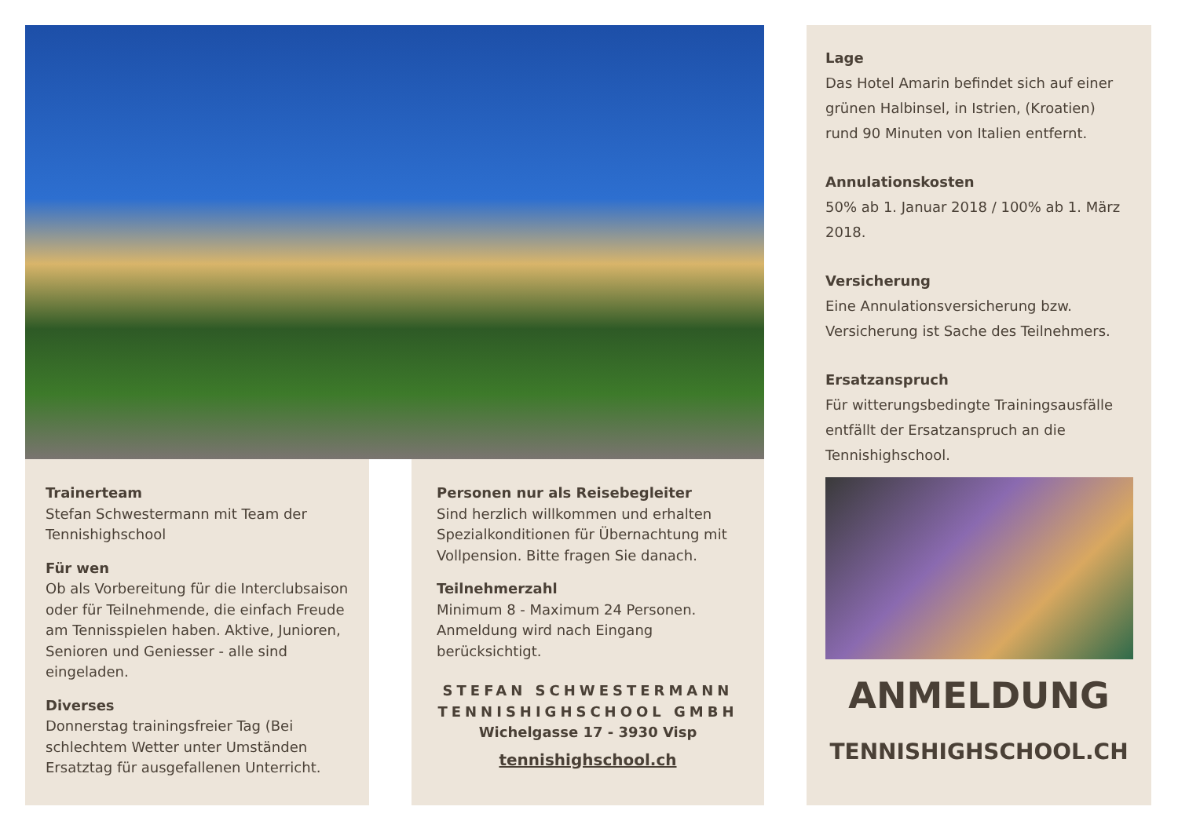Trainerteam
Stefan Schwestermann mit Team der Tennishighschool
Für wen
Ob als Vorbereitung für die Interclubsaison oder für Teilnehmende, die einfach Freude am Tennisspielen haben. Aktive, Junioren, Senioren und Geniesser - alle sind eingeladen.
Diverses
Donnerstag trainingsfreier Tag (Bei schlechtem Wetter unter Umständen Ersatztag für ausgefallenen Unterricht.
Personen nur als Reisebegleiter
Sind herzlich willkommen und erhalten Spezialkonditionen für Übernachtung mit Vollpension. Bitte fragen Sie danach.
Teilnehmerzahl
Minimum 8 - Maximum 24 Personen. Anmeldung wird nach Eingang berücksichtigt.
STEFAN SCHWESTERMANN
TENNISHIGHSCHOOL GMBH
Wichelgasse 17 - 3930 Visp
tennishighschool.ch
Lage
Das Hotel Amarin befindet sich auf einer grünen Halbinsel, in Istrien, (Kroatien) rund 90 Minuten von Italien entfernt.
Annulationskosten
50% ab 1. Januar 2018 / 100% ab 1. März 2018.
Versicherung
Eine Annulationsversicherung bzw. Versicherung ist Sache des Teilnehmers.
Ersatzanspruch
Für witterungsbedingte Trainingsausfälle entfällt der Ersatzanspruch an die Tennishighschool.
ANMELDUNG
TENNISHIGHSCHOOL.CH